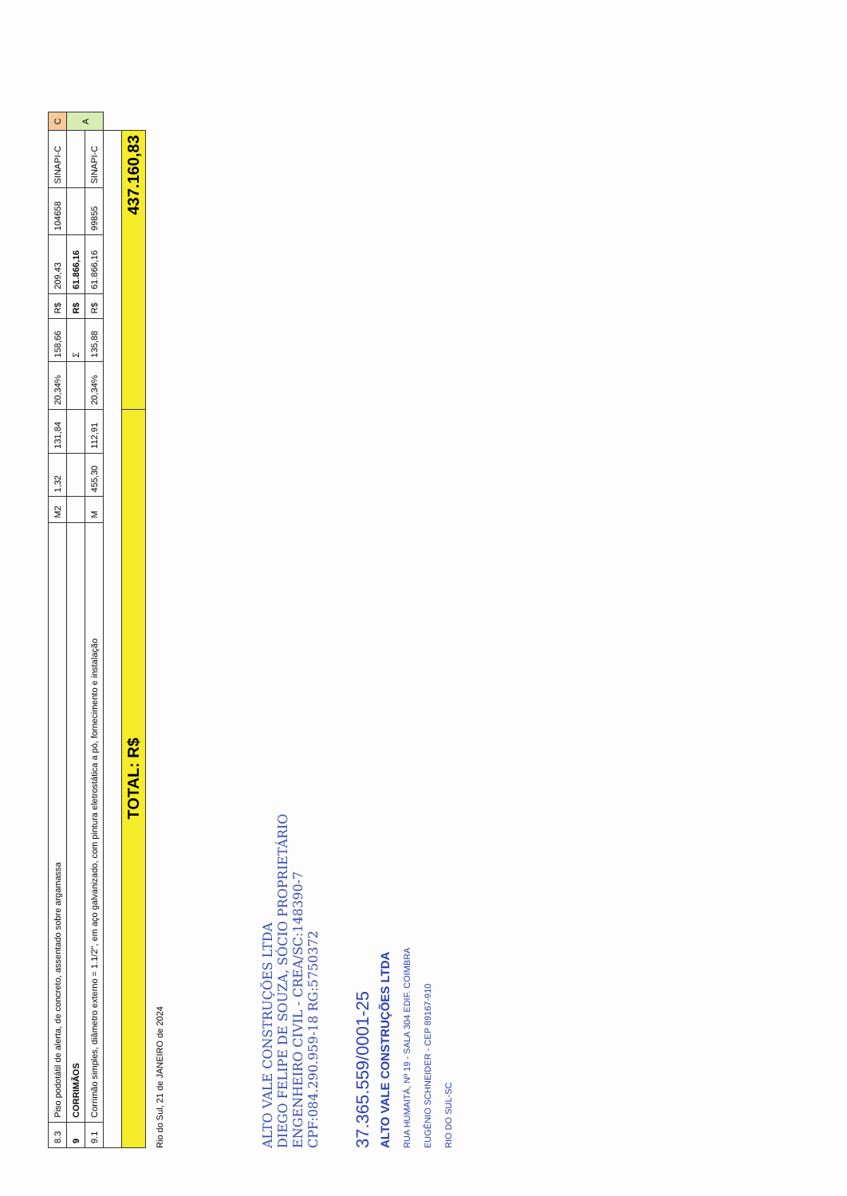| 8.3 | Piso podotátil de alerta, de concreto, assentado sobre argamassa | M2 | 1,32 | 131,84 | 20,34% | 158,66 | R$ | 209,43 | 104658 | SINAPI-C | C |
| 9 | CORRIMÃOS | | | | | Σ | R$ | 61.866,16 | | | A |
| 9.1 | Corrimão simples, diâmetro externo = 1.1/2", em aço galvanizado, com pintura eletrostática a pó, fornecimento e instalação | M | 455,30 | 112,91 | 20,34% | 135,88 | R$ | 61.866,16 | 99855 | SINAPI-C | |
| TOTAL: R$ | | | | | 437.160,83 | | | | | | |
Rio do Sul, 21 de JANEIRO de 2024
ALTO VALE CONSTRUÇÕES LTDA
DIEGO FELIPE DE SOUZA, SÓCIO PROPRIETÁRIO
ENGENHEIRO CIVIL - CREA/SC:148390-7
CPF:084.290.959-18 RG:5750372
37.365.559/0001-25
ALTO VALE CONSTRUÇÕES LTDA
RUA HUMAITÁ, Nº 19 - SALA 304 EDIF. COIMBRA
EUGÊNIO SCHNEIDER - CEP 89167-910
RIO DO SUL-SC